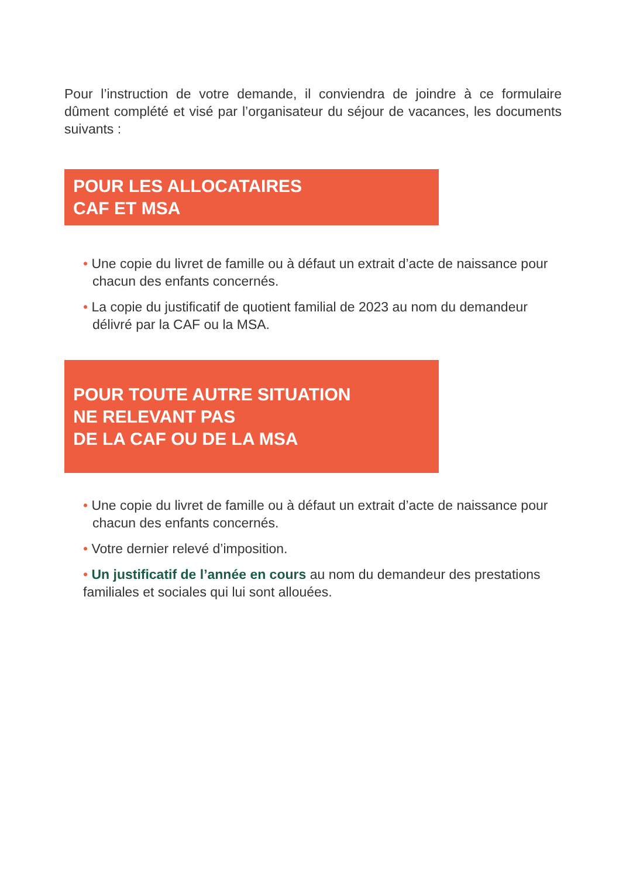Pour l’instruction de votre demande, il conviendra de joindre à ce formulaire dûment complété et visé par l’organisateur du séjour de vacances, les documents suivants :
POUR LES ALLOCATAIRES
CAF ET MSA
• Une copie du livret de famille ou à défaut un extrait d’acte de naissance pour chacun des enfants concernés.
• La copie du justificatif de quotient familial de 2023 au nom du demandeur délivré par la CAF ou la MSA.
POUR TOUTE AUTRE SITUATION
NE RELEVANT PAS
DE LA CAF OU DE LA MSA
• Une copie du livret de famille ou à défaut un extrait d’acte de naissance pour chacun des enfants concernés.
• Votre dernier relevé d’imposition.
• Un justificatif de l’année en cours au nom du demandeur des prestations familiales et sociales qui lui sont allouées.